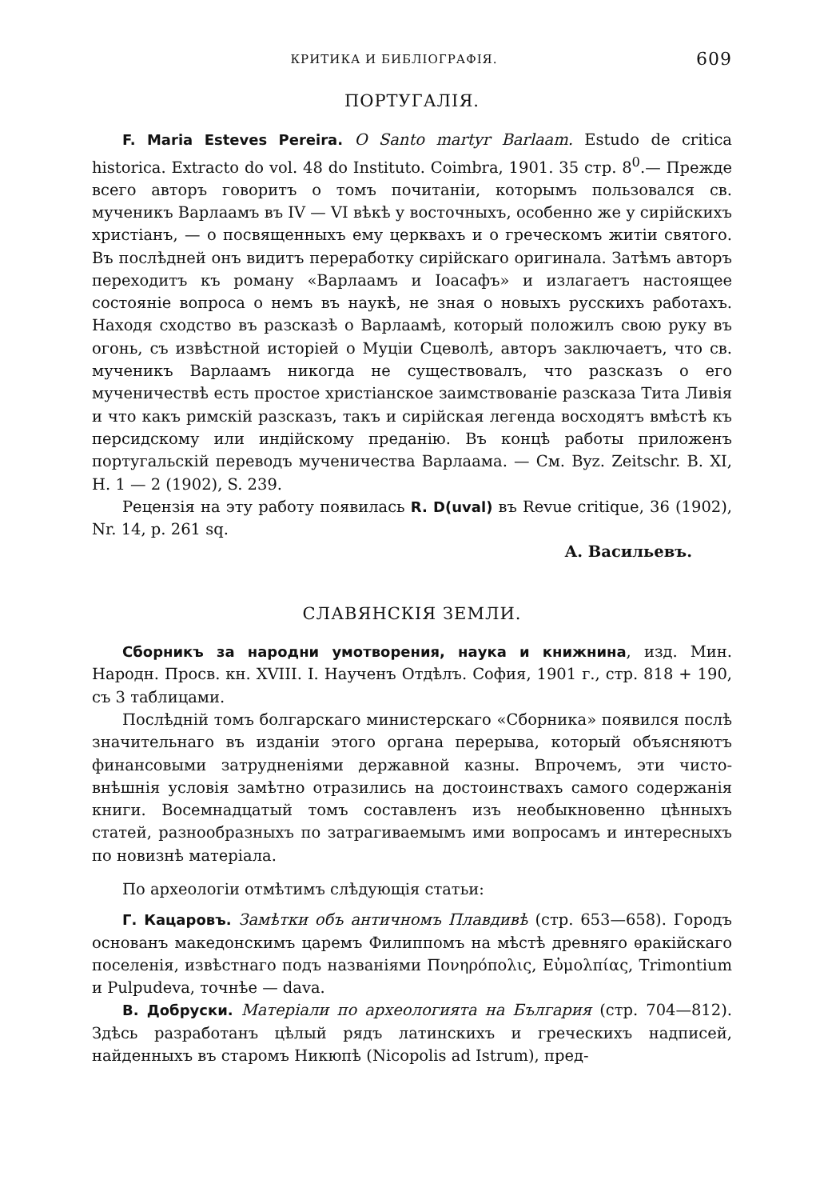КРИТИКА И БИБЛІОГРАФІЯ. 609
ПОРТУГАЛІЯ.
F. Maria Esteves Pereira. O Santo martyr Barlaam. Estudo de critica historica. Extracto do vol. 48 do Instituto. Coimbra, 1901. 35 стр. 8<sup>0</sup>.— Прежде всего авторъ говоритъ о томъ почитаніи, которымъ пользовался св. мученикъ Варлаамъ въ IV — VI вѣкѣ у восточныхъ, особенно же у сирійскихъ христіанъ, — о посвященныхъ ему церквахъ и о греческомъ житіи святого. Въ послѣдней онъ видитъ переработку сирійскаго оригинала. Затѣмъ авторъ переходитъ къ роману «Варлаамъ и Іоасафъ» и излагаетъ настоящее состояніе вопроса о немъ въ наукѣ, не зная о новыхъ русскихъ работахъ. Находя сходство въ разсказѣ о Варлаамѣ, который положилъ свою руку въ огонь, съ извѣстной исторіей о Муціи Сцеволѣ, авторъ заключаетъ, что св. мученикъ Варлаамъ никогда не существовалъ, что разсказъ о его мученичествѣ есть простое христіанское заимствованіе разсказа Тита Ливія и что какъ римскій разсказъ, такъ и сирійская легенда восходятъ вмѣстѣ къ персидскому или индійскому преданію. Въ концѣ работы приложенъ португальскій переводъ мученичества Варлаама. — См. Byz. Zeitschr. B. XI, H. 1 — 2 (1902), S. 239.
Рецензія на эту работу появилась R. D(uval) въ Revue critique, 36 (1902), Nr. 14, p. 261 sq.
А. Васильевъ.
СЛАВЯНСКІЯ ЗЕМЛИ.
Сборникъ за народни умотворения, наука и книжнина, изд. Мин. Народн. Просв. кн. XVIII. I. Наученъ Отдѣлъ. София, 1901 г., стр. 818 + 190, съ 3 таблицами.
Послѣдній томъ болгарскаго министерскаго «Сборника» появился послѣ значительнаго въ изданіи этого органа перерыва, который объясняютъ финансовыми затрудненіями державной казны. Впрочемъ, эти чисто-внѣшнія условія замѣтно отразились на достоинствахъ самого содержанія книги. Восемнадцатый томъ составленъ изъ необыкновенно цѣнныхъ статей, разнообразныхъ по затрагиваемымъ ими вопросамъ и интересныхъ по новизнѣ матеріала.
По археологіи отмѣтимъ слѣдующія статьи:
Г. Кацаровъ. Замѣтки объ античномъ Плавдивѣ (стр. 653—658). Городъ основанъ македонскимъ царемъ Филиппомъ на мѣстѣ древняго ѳракійскаго поселенія, извѣстнаго подъ названіями Πονηρόπολις, Εὐμολπίας, Trimontium и Pulpudeva, точнѣе — dava.
В. Добруски. Матеріали по археологията на България (стр. 704—812). Здѣсь разработанъ цѣлый рядъ латинскихъ и греческихъ надписей, найденныхъ въ старомъ Никюпѣ (Nicopolis ad Istrum), пред-